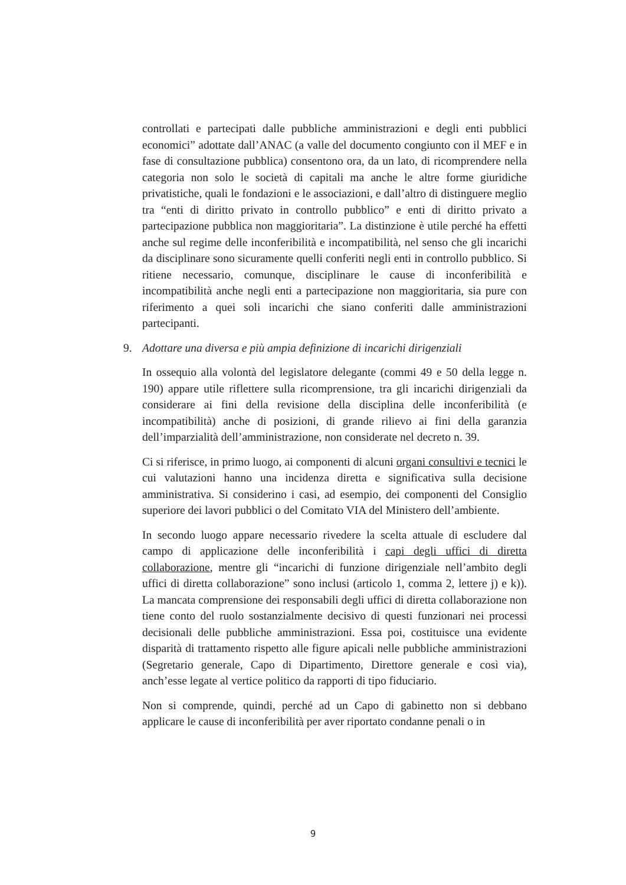controllati e partecipati dalle pubbliche amministrazioni e degli enti pubblici economici” adottate dall’ANAC (a valle del documento congiunto con il MEF e in fase di consultazione pubblica) consentono ora, da un lato, di ricomprendere nella categoria non solo le società di capitali ma anche le altre forme giuridiche privatistiche, quali le fondazioni e le associazioni, e dall’altro di distinguere meglio tra “enti di diritto privato in controllo pubblico” e enti di diritto privato a partecipazione pubblica non maggioritaria”. La distinzione è utile perché ha effetti anche sul regime delle inconferibilità e incompatibilità, nel senso che gli incarichi da disciplinare sono sicuramente quelli conferiti negli enti in controllo pubblico. Si ritiene necessario, comunque, disciplinare le cause di inconferibilità e incompatibilità anche negli enti a partecipazione non maggioritaria, sia pure con riferimento a quei soli incarichi che siano conferiti dalle amministrazioni partecipanti.
9. Adottare una diversa e più ampia definizione di incarichi dirigenziali
In ossequio alla volontà del legislatore delegante (commi 49 e 50 della legge n. 190) appare utile riflettere sulla ricomprensione, tra gli incarichi dirigenziali da considerare ai fini della revisione della disciplina delle inconferibilità (e incompatibilità) anche di posizioni, di grande rilievo ai fini della garanzia dell’imparzialità dell’amministrazione, non considerate nel decreto n. 39.
Ci si riferisce, in primo luogo, ai componenti di alcuni organi consultivi e tecnici le cui valutazioni hanno una incidenza diretta e significativa sulla decisione amministrativa. Si considerino i casi, ad esempio, dei componenti del Consiglio superiore dei lavori pubblici o del Comitato VIA del Ministero dell’ambiente.
In secondo luogo appare necessario rivedere la scelta attuale di escludere dal campo di applicazione delle inconferibilità i capi degli uffici di diretta collaborazione, mentre gli “incarichi di funzione dirigenziale nell’ambito degli uffici di diretta collaborazione” sono inclusi (articolo 1, comma 2, lettere j) e k)). La mancata comprensione dei responsabili degli uffici di diretta collaborazione non tiene conto del ruolo sostanzialmente decisivo di questi funzionari nei processi decisionali delle pubbliche amministrazioni. Essa poi, costituisce una evidente disparità di trattamento rispetto alle figure apicali nelle pubbliche amministrazioni (Segretario generale, Capo di Dipartimento, Direttore generale e così via), anch’esse legate al vertice politico da rapporti di tipo fiduciario.
Non si comprende, quindi, perché ad un Capo di gabinetto non si debbano applicare le cause di inconferibilità per aver riportato condanne penali o in
9